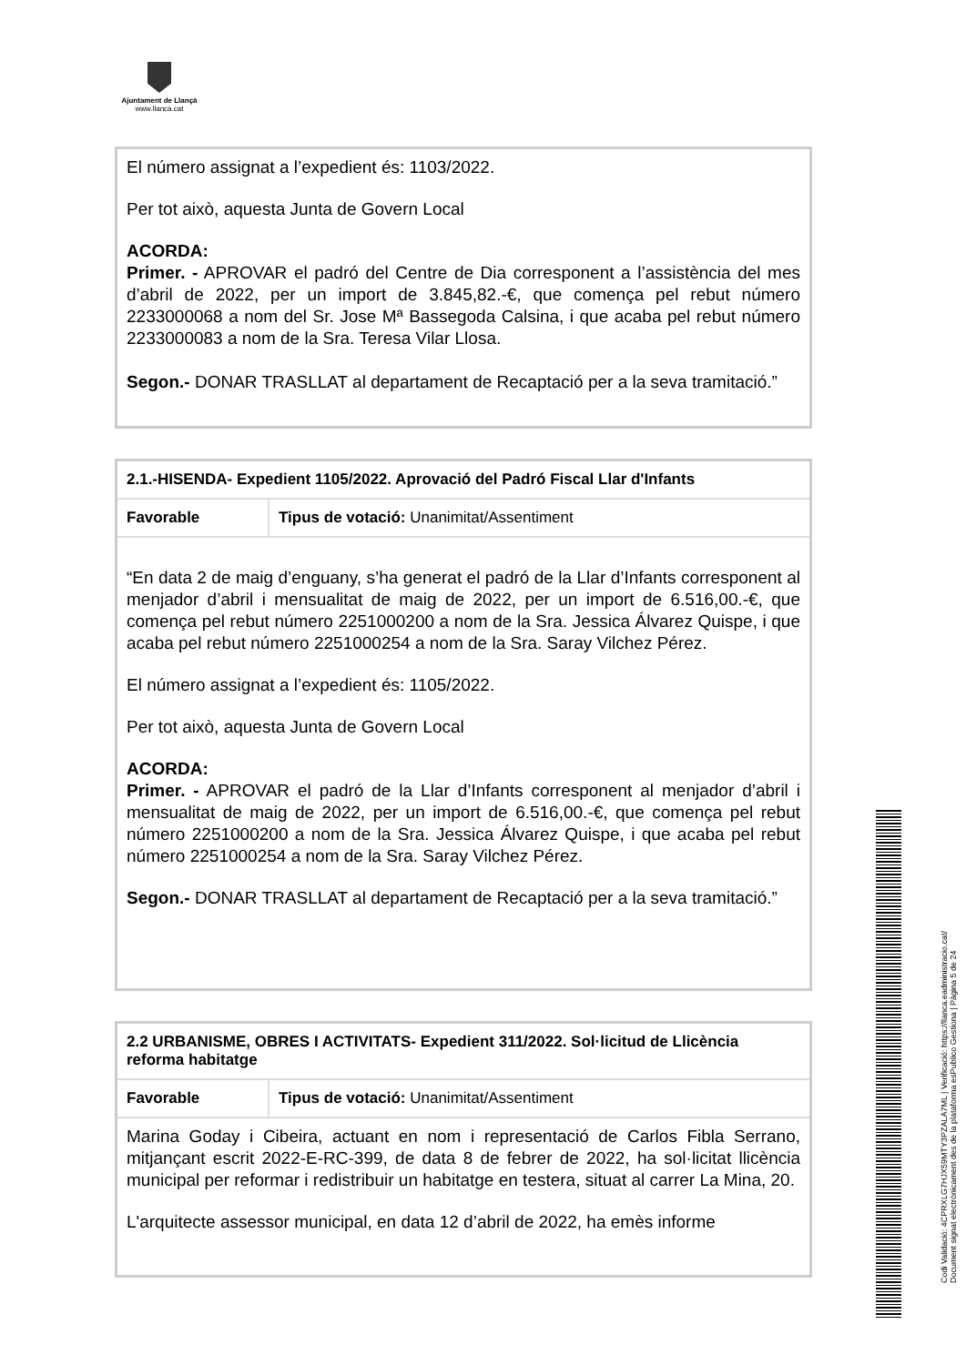Ajuntament de Llançà
www.llanca.cat
El número assignat a l’expedient és: 1103/2022.
Per tot això, aquesta Junta de Govern Local
ACORDA:
Primer. - APROVAR el padró del Centre de Dia corresponent a l’assistència del mes d’abril de 2022, per un import de 3.845,82.-€, que comença pel rebut número 2233000068 a nom del Sr. Jose Mª Bassegoda Calsina, i que acaba pel rebut número 2233000083 a nom de la Sra. Teresa Vilar Llosa.
Segon.- DONAR TRASLLAT al departament de Recaptació per a la seva tramitació.”
| 2.1.-HISENDA- Expedient 1105/2022. Aprovació del Padró Fiscal Llar d'Infants | |
| Favorable | Tipus de votació: Unanimitat/Assentiment |
“En data 2 de maig d’enguany, s’ha generat el padró de la Llar d’Infants corresponent al menjador d’abril i mensualitat de maig de 2022, per un import de 6.516,00.-€, que comença pel rebut número 2251000200 a nom de la Sra. Jessica Álvarez Quispe, i que acaba pel rebut número 2251000254 a nom de la Sra. Saray Vilchez Pérez.
El número assignat a l’expedient és: 1105/2022.
Per tot això, aquesta Junta de Govern Local
ACORDA:
Primer. - APROVAR el padró de la Llar d’Infants corresponent al menjador d’abril i mensualitat de maig de 2022, per un import de 6.516,00.-€, que comença pel rebut número 2251000200 a nom de la Sra. Jessica Álvarez Quispe, i que acaba pel rebut número 2251000254 a nom de la Sra. Saray Vilchez Pérez.
Segon.- DONAR TRASLLAT al departament de Recaptació per a la seva tramitació.”
| 2.2 URBANISME, OBRES I ACTIVITATS- Expedient 311/2022. Sol·licitud de Llicència reforma habitatge | |
| Favorable | Tipus de votació: Unanimitat/Assentiment |
Marina Goday i Cibeira, actuant en nom i representació de Carlos Fibla Serrano, mitjançant escrit 2022-E-RC-399, de data 8 de febrer de 2022, ha sol·licitat llicència municipal per reformar i redistribuir un habitatge en testera, situat al carrer La Mina, 20.
L'arquitecte assessor municipal, en data 12 d’abril de 2022, ha emès informe
Codi Validació: 4CPRXLG7HJX59MTY3PZALA7ML | Verificació: https://llanca.eadministracio.cat/
Document signat electrònicament des de la plataforma esPublico Gestiona | Pàgina 5 de 24